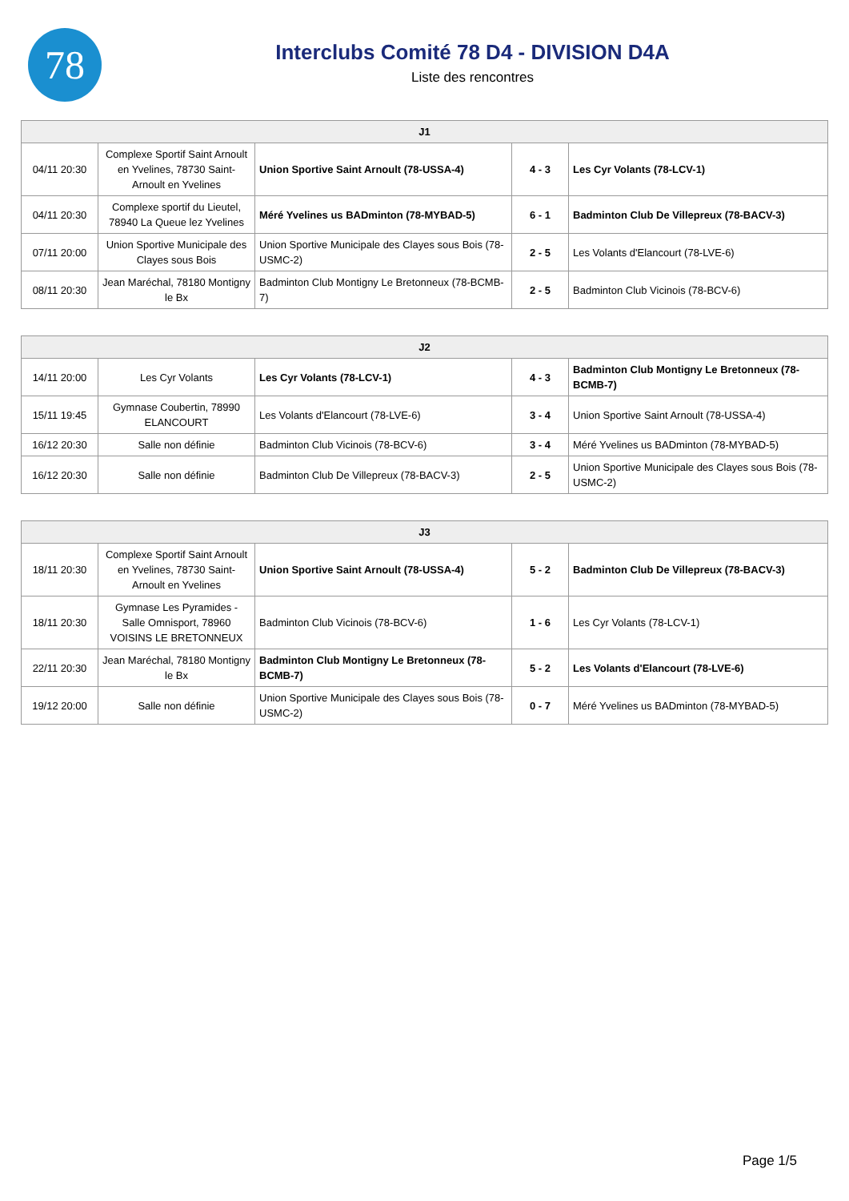78
Interclubs Comité 78 D4 - DIVISION D4A
Liste des rencontres
| J1 | | | | |
| --- | --- | --- | --- | --- |
| 04/11 20:30 | Complexe Sportif Saint Arnoult en Yvelines, 78730 Saint-Arnoult en Yvelines | Union Sportive Saint Arnoult (78-USSA-4) | 4 - 3 | Les Cyr Volants (78-LCV-1) |
| 04/11 20:30 | Complexe sportif du Lieutel, 78940 La Queue lez Yvelines | Méré Yvelines us BADminton (78-MYBAD-5) | 6 - 1 | Badminton Club De Villepreux (78-BACV-3) |
| 07/11 20:00 | Union Sportive Municipale des Clayes sous Bois | Union Sportive Municipale des Clayes sous Bois (78-USMC-2) | 2 - 5 | Les Volants d'Elancourt (78-LVE-6) |
| 08/11 20:30 | Jean Maréchal, 78180 Montigny le Bx | Badminton Club Montigny Le Bretonneux (78-BCMB-7) | 2 - 5 | Badminton Club Vicinois (78-BCV-6) |
| J2 | | | | |
| --- | --- | --- | --- | --- |
| 14/11 20:00 | Les Cyr Volants | Les Cyr Volants (78-LCV-1) | 4 - 3 | Badminton Club Montigny Le Bretonneux (78-BCMB-7) |
| 15/11 19:45 | Gymnase Coubertin, 78990 ELANCOURT | Les Volants d'Elancourt (78-LVE-6) | 3 - 4 | Union Sportive Saint Arnoult (78-USSA-4) |
| 16/12 20:30 | Salle non définie | Badminton Club Vicinois (78-BCV-6) | 3 - 4 | Méré Yvelines us BADminton (78-MYBAD-5) |
| 16/12 20:30 | Salle non définie | Badminton Club De Villepreux (78-BACV-3) | 2 - 5 | Union Sportive Municipale des Clayes sous Bois (78-USMC-2) |
| J3 | | | | |
| --- | --- | --- | --- | --- |
| 18/11 20:30 | Complexe Sportif Saint Arnoult en Yvelines, 78730 Saint-Arnoult en Yvelines | Union Sportive Saint Arnoult (78-USSA-4) | 5 - 2 | Badminton Club De Villepreux (78-BACV-3) |
| 18/11 20:30 | Gymnase Les Pyramides - Salle Omnisport, 78960 VOISINS LE BRETONNEUX | Badminton Club Vicinois (78-BCV-6) | 1 - 6 | Les Cyr Volants (78-LCV-1) |
| 22/11 20:30 | Jean Maréchal, 78180 Montigny le Bx | Badminton Club Montigny Le Bretonneux (78-BCMB-7) | 5 - 2 | Les Volants d'Elancourt (78-LVE-6) |
| 19/12 20:00 | Salle non définie | Union Sportive Municipale des Clayes sous Bois (78-USMC-2) | 0 - 7 | Méré Yvelines us BADminton (78-MYBAD-5) |
Page 1/5